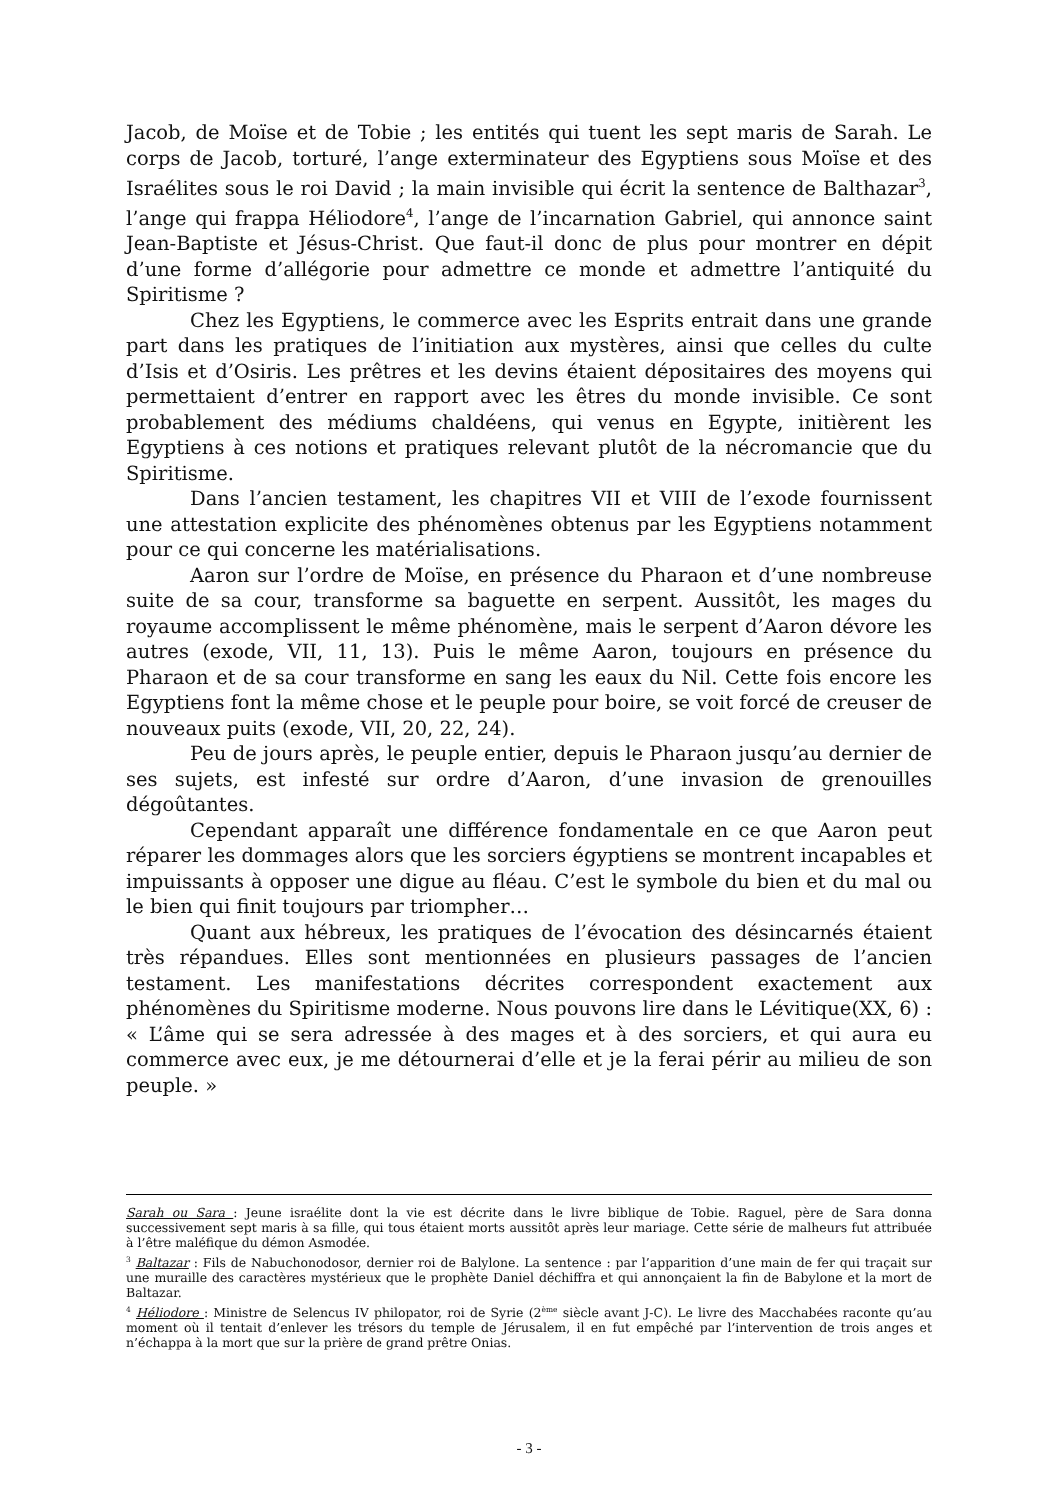Jacob, de Moïse et de Tobie ; les entités qui tuent les sept maris de Sarah. Le corps de Jacob, torturé, l’ange exterminateur des Egyptiens sous Moïse et des Israélites sous le roi David ; la main invisible qui écrit la sentence de Balthazar<sup>3</sup>, l’ange qui frappa Héliodore<sup>4</sup>, l’ange de l’incarnation Gabriel, qui annonce saint Jean-Baptiste et Jésus-Christ. Que faut-il donc de plus pour montrer en dépit d’une forme d’allégorie pour admettre ce monde et admettre l’antiquité du Spiritisme ?
Chez les Egyptiens, le commerce avec les Esprits entrait dans une grande part dans les pratiques de l’initiation aux mystères, ainsi que celles du culte d’Isis et d’Osiris. Les prêtres et les devins étaient dépositaires des moyens qui permettaient d’entrer en rapport avec les êtres du monde invisible. Ce sont probablement des médiums chaldéens, qui venus en Egypte, initièrent les Egyptiens à ces notions et pratiques relevant plutôt de la nécromancie que du Spiritisme.
Dans l’ancien testament, les chapitres VII et VIII de l’exode fournissent une attestation explicite des phénomènes obtenus par les Egyptiens notamment pour ce qui concerne les matérialisations.
Aaron sur l’ordre de Moïse, en présence du Pharaon et d’une nombreuse suite de sa cour, transforme sa baguette en serpent. Aussitôt, les mages du royaume accomplissent le même phénomène, mais le serpent d’Aaron dévore les autres (exode, VII, 11, 13). Puis le même Aaron, toujours en présence du Pharaon et de sa cour transforme en sang les eaux du Nil. Cette fois encore les Egyptiens font la même chose et le peuple pour boire, se voit forcé de creuser de nouveaux puits (exode, VII, 20, 22, 24).
Peu de jours après, le peuple entier, depuis le Pharaon jusqu’au dernier de ses sujets, est infesté sur ordre d’Aaron, d’une invasion de grenouilles dégoûtantes.
Cependant apparaît une différence fondamentale en ce que Aaron peut réparer les dommages alors que les sorciers égyptiens se montrent incapables et impuissants à opposer une digue au fléau. C’est le symbole du bien et du mal ou le bien qui finit toujours par triompher…
Quant aux hébreux, les pratiques de l’évocation des désincarnés étaient très répandues. Elles sont mentionnées en plusieurs passages de l’ancien testament. Les manifestations décrites correspondent exactement aux phénomènes du Spiritisme moderne. Nous pouvons lire dans le Lévitique(XX, 6) : « L’âme qui se sera adressée à des mages et à des sorciers, et qui aura eu commerce avec eux, je me détournerai d’elle et je la ferai périr au milieu de son peuple. »
Sarah ou Sara : Jeune israélite dont la vie est décrite dans le livre biblique de Tobie. Raguel, père de Sara donna successivement sept maris à sa fille, qui tous étaient morts aussitôt après leur mariage. Cette série de malheurs fut attribuée à l’être maléfique du démon Asmodée.
<sup>3</sup> Baltazar : Fils de Nabuchonodosor, dernier roi de Balylone. La sentence : par l’apparition d’une main de fer qui traçait sur une muraille des caractères mystérieux que le prophète Daniel déchiffra et qui annonçaient la fin de Babylone et la mort de Baltazar.
<sup>4</sup> Héliodore : Ministre de Selencus IV philopator, roi de Syrie (2<sup>ème</sup> siècle avant J-C). Le livre des Macchabées raconte qu’au moment où il tentait d’enlever les trésors du temple de Jérusalem, il en fut empêché par l’intervention de trois anges et n’échappa à la mort que sur la prière de grand prêtre Onias.
- 3 -